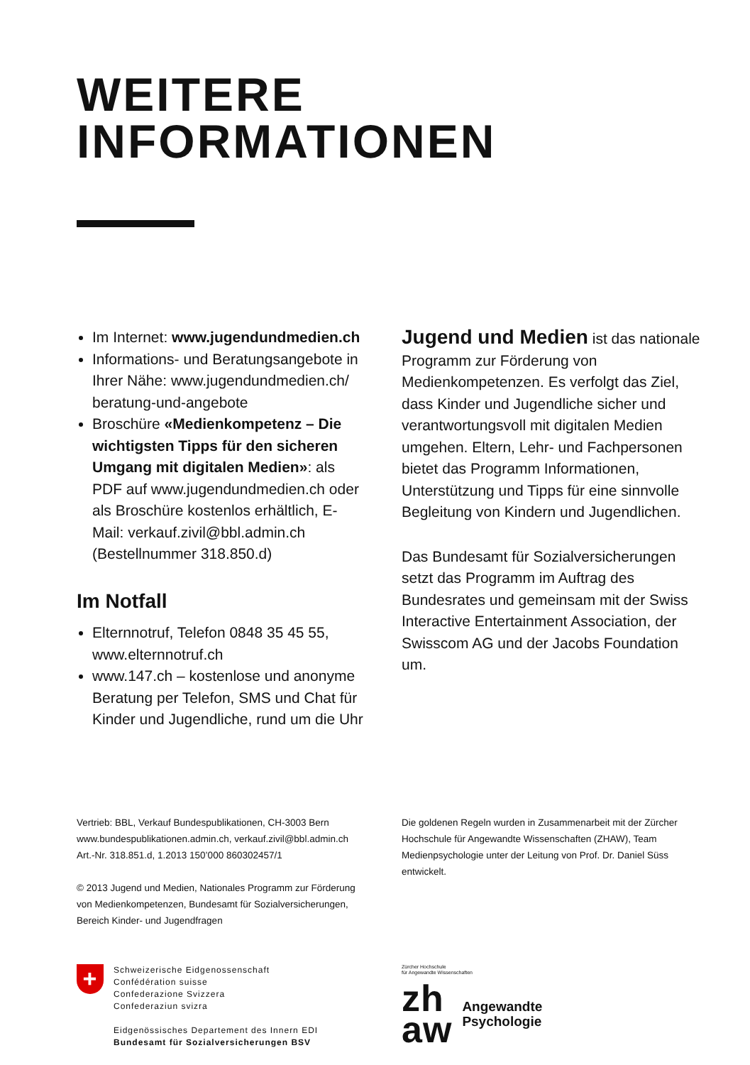WEITERE INFORMATIONEN
Im Internet: www.jugendundmedien.ch
Informations- und Beratungsangebote in Ihrer Nähe: www.jugendundmedien.ch/ beratung-und-angebote
Broschüre «Medienkompetenz – Die wichtigsten Tipps für den sicheren Umgang mit digitalen Medien»: als PDF auf www.jugendundmedien.ch oder als Broschüre kostenlos erhältlich, E-Mail: verkauf.zivil@bbl.admin.ch (Bestellnummer 318.850.d)
Im Notfall
Elternnotruf, Telefon 0848 35 45 55, www.elternnotruf.ch
www.147.ch – kostenlose und anonyme Beratung per Telefon, SMS und Chat für Kinder und Jugendliche, rund um die Uhr
Jugend und Medien ist das nationale Programm zur Förderung von Medienkompetenzen. Es verfolgt das Ziel, dass Kinder und Jugendliche sicher und verantwortungsvoll mit digitalen Medien umgehen. Eltern, Lehr- und Fachpersonen bietet das Programm Informationen, Unterstützung und Tipps für eine sinnvolle Begleitung von Kindern und Jugendlichen.
Das Bundesamt für Sozialversicherungen setzt das Programm im Auftrag des Bundesrates und gemeinsam mit der Swiss Interactive Entertainment Association, der Swisscom AG und der Jacobs Foundation um.
Vertrieb: BBL, Verkauf Bundespublikationen, CH-3003 Bern
www.bundespublikationen.admin.ch, verkauf.zivil@bbl.admin.ch
Art.-Nr. 318.851.d, 1.2013 150’000 860302457/1
© 2013 Jugend und Medien, Nationales Programm zur Förderung von Medienkompetenzen, Bundesamt für Sozialversicherungen, Bereich Kinder- und Jugendfragen
Die goldenen Regeln wurden in Zusammenarbeit mit der Zürcher Hochschule für Angewandte Wissenschaften (ZHAW), Team Medienpsychologie unter der Leitung von Prof. Dr. Daniel Süss entwickelt.
+
Schweizerische Eidgenossenschaft
Confédération suisse
Confederazione Svizzera
Confederaziun svizra
Eidgenössisches Departement des Innern EDI
Bundesamt für Sozialversicherungen BSV
Zürcher Hochschule
für Angewandte Wissenschaften
zh
aw
Angewandte
Psychologie